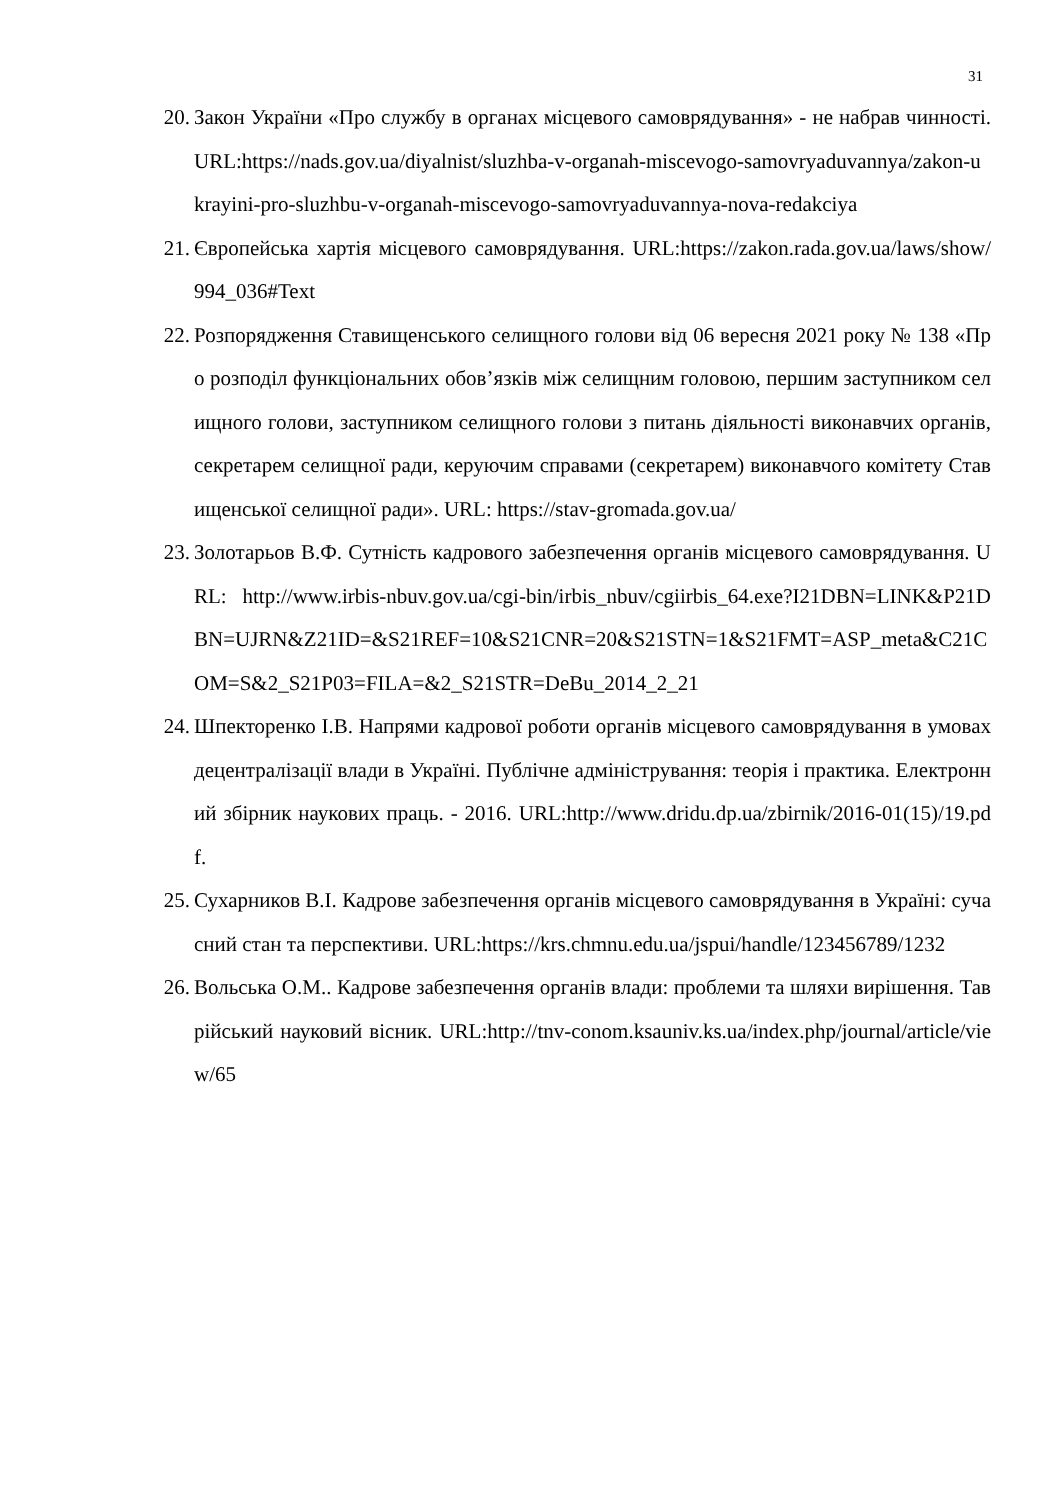31
20. Закон України «Про службу в органах місцевого самоврядування» - не набрав чинності. URL:https://nads.gov.ua/diyalnist/sluzhba-v-organah-miscevogo-samovryaduvannya/zakon-ukrayini-pro-sluzhbu-v-organah-miscevogo-samovryaduvannya-nova-redakciya
21. Європейська хартія місцевого самоврядування. URL:https://zakon.rada.gov.ua/laws/show/994_036#Text
22. Розпорядження Ставищенського селищного голови від 06 вересня 2021 року № 138 «Про розподіл функціональних обов’язків між селищним головою, першим заступником селищного голови, заступником селищного голови з питань діяльності виконавчих органів, секретарем селищної ради, керуючим справами (секретарем) виконавчого комітету Ставищенської селищної ради». URL: https://stav-gromada.gov.ua/
23. Золотарьов В.Ф. Сутність кадрового забезпечення органів місцевого самоврядування. URL: http://www.irbis-nbuv.gov.ua/cgi-bin/irbis_nbuv/cgiirbis_64.exe?I21DBN=LINK&P21DBN=UJRN&Z21ID=&S21REF=10&S21CNR=20&S21STN=1&S21FMT=ASP_meta&C21COM=S&2_S21P03=FILA=&2_S21STR=DeBu_2014_2_21
24. Шпекторенко І.В. Напрями кадрової роботи органів місцевого самоврядування в умовах децентралізації влади в Україні. Публічне адміністрування: теорія і практика. Електронний збірник наукових праць. - 2016. URL:http://www.dridu.dp.ua/zbirnik/2016-01(15)/19.pdf.
25. Сухарников В.І. Кадрове забезпечення органів місцевого самоврядування в Україні: сучасний стан та перспективи. URL:https://krs.chmnu.edu.ua/jspui/handle/123456789/1232
26. Вольська О.М.. Кадрове забезпечення органів влади: проблеми та шляхи вирішення. Таврійський науковий вісник. URL:http://tnv-conom.ksauniv.ks.ua/index.php/journal/article/view/65